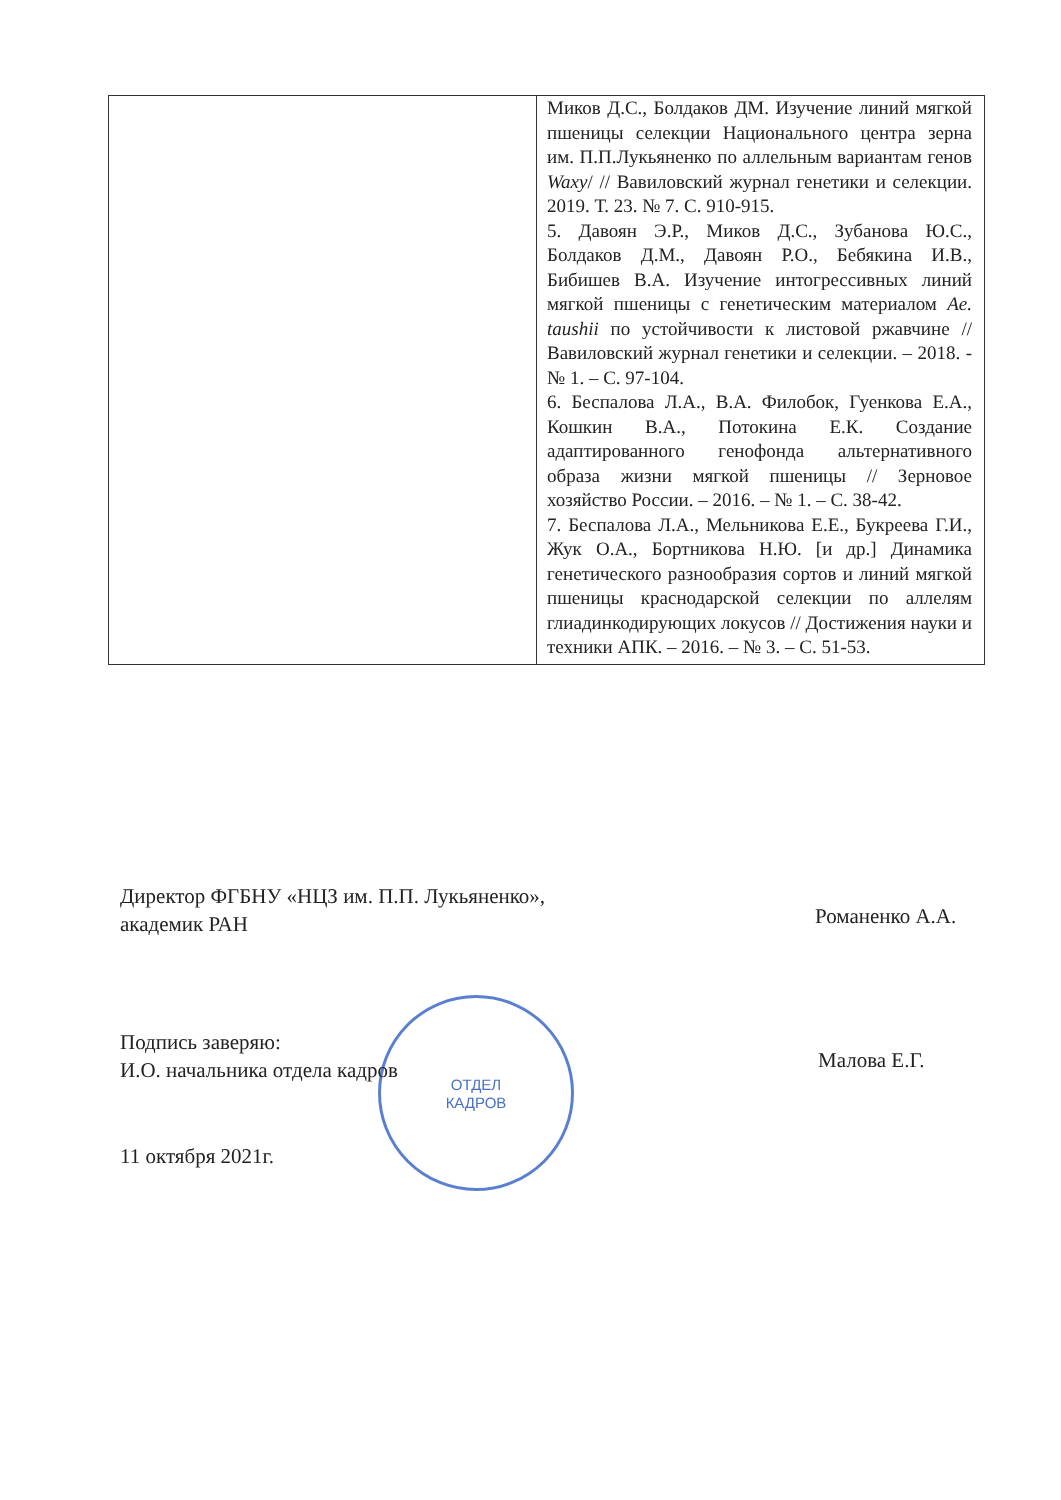| | Миков Д.С., Болдаков ДМ. Изучение линий мягкой пшеницы селекции Национального центра зерна им. П.П.Лукьяненко по аллельным вариантам генов Waxy / // Вавиловский журнал генетики и селекции. 2019. Т. 23. № 7. С. 910-915. 5. Давоян Э.Р., Миков Д.С., Зубанова Ю.С., Болдаков Д.М., Давоян Р.О., Бебякина И.В., Бибишев В.А. Изучение интогрессивных линий мягкой пшеницы с генетическим материалом Ae. taushii по устойчивости к листовой ржавчине // Вавиловский журнал генетики и селекции. – 2018. - № 1. – С. 97-104. 6. Беспалова Л.А., В.А. Филобок, Гуенкова Е.А., Кошкин В.А., Потокина Е.К. Создание адаптированного генофонда альтернативного образа жизни мягкой пшеницы // Зерновое хозяйство России. – 2016. – № 1. – С. 38-42. 7. Беспалова Л.А., Мельникова Е.Е., Букреева Г.И., Жук О.А., Бортникова Н.Ю. [и др.] Динамика генетического разнообразия сортов и линий мягкой пшеницы краснодарской селекции по аллелям глиадинкодирующих локусов // Достижения науки и техники АПК. – 2016. – № 3. – С. 51-53. |
Директор ФГБНУ «НЦЗ им. П.П. Лукьяненко»,
академик РАН
Романенко А.А.
ОТДЕЛ
КАДРОВ
Подпись заверяю:
И.О. начальника отдела кадров
Малова Е.Г.
11 октября 2021г.